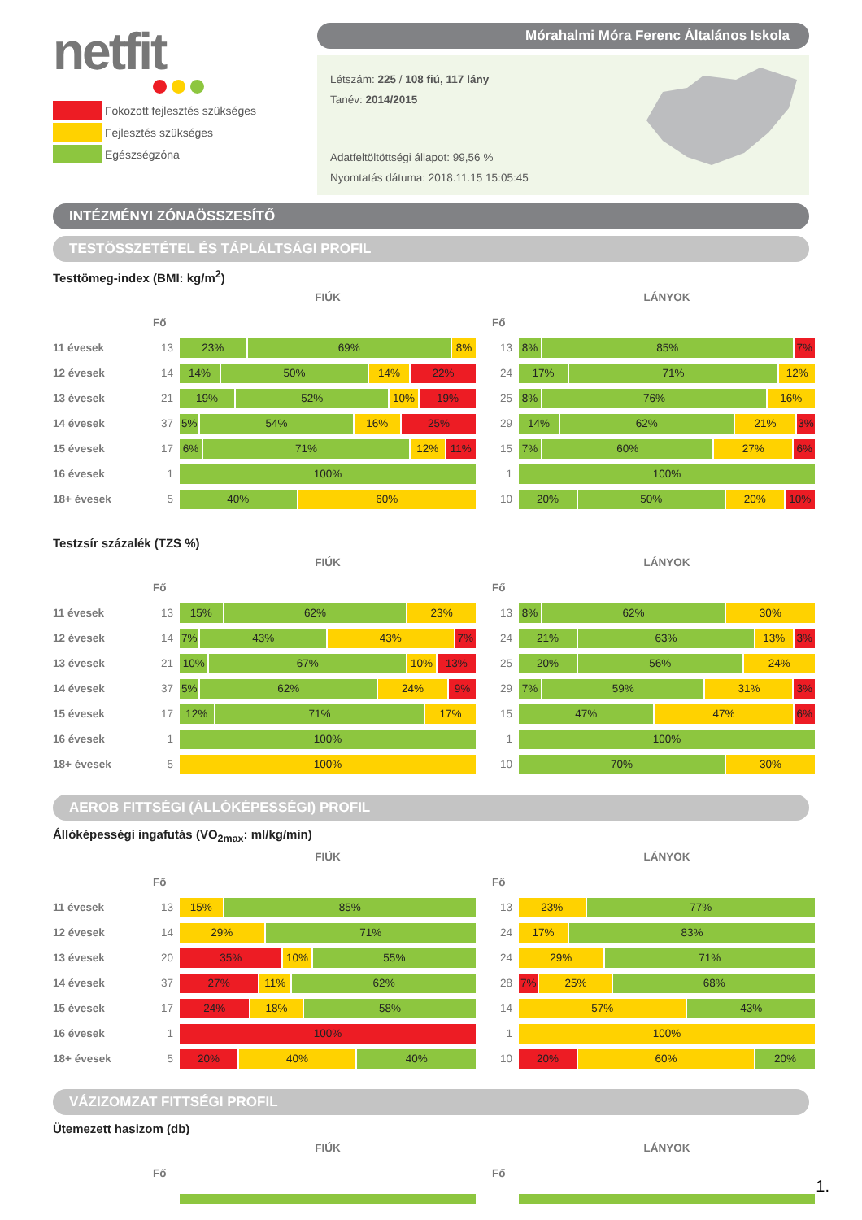netfit
Fokozott fejlesztés szükséges
Fejlesztés szükséges
Egészségzóna
Mórahalmi Móra Ferenc Általános Iskola
Létszám: 225 / 108 fiú, 117 lány
Tanév: 2014/2015
Adatfeltöltöttségi állapot: 99,56 %
Nyomtatás dátuma: 2018.11.15 15:05:45
INTÉZMÉNYI ZÓNAÖSSZESÍTŐ
TESTÖSSZETÉTEL ÉS TÁPLÁLTSÁGI PROFIL
Testtömeg-index (BMI: kg/m<sup>2</sup>)
| | | FIÚK | | | LÁNYOK |
| --- | --- | --- | --- | --- | --- |
| | Fő | | | Fő | |
| 11 évesek | 13 | 23% 69% 8% | | 13 | 8% 85% 7% |
| 12 évesek | 14 | 14% 50% 14% 22% | | 24 | 17% 71% 12% |
| 13 évesek | 21 | 19% 52% 10% 19% | | 25 | 8% 76% 16% |
| 14 évesek | 37 | 5% 54% 16% 25% | | 29 | 14% 62% 21% 3% |
| 15 évesek | 17 | 6% 71% 12% 11% | | 15 | 7% 60% 27% 6% |
| 16 évesek | 1 | 100% | | 1 | 100% |
| 18+ évesek | 5 | 40% 60% | | 10 | 20% 50% 20% 10% |
Testzsír százalék (TZS %)
| | | FIÚK | | | LÁNYOK |
| --- | --- | --- | --- | --- | --- |
| | Fő | | | Fő | |
| 11 évesek | 13 | 15% 62% 23% | | 13 | 8% 62% 30% |
| 12 évesek | 14 | 7% 43% 43% 7% | | 24 | 21% 63% 13% 3% |
| 13 évesek | 21 | 10% 67% 10% 13% | | 25 | 20% 56% 24% |
| 14 évesek | 37 | 5% 62% 24% 9% | | 29 | 7% 59% 31% 3% |
| 15 évesek | 17 | 12% 71% 17% | | 15 | 47% 47% 6% |
| 16 évesek | 1 | 100% | | 1 | 100% |
| 18+ évesek | 5 | 100% | | 10 | 70% 30% |
AEROB FITTSÉGI (ÁLLÓKÉPESSÉGI) PROFIL
Állóképességi ingafutás (VO<sub>2max</sub>: ml/kg/min)
| | | FIÚK | | | LÁNYOK |
| --- | --- | --- | --- | --- | --- |
| | Fő | | | Fő | |
| 11 évesek | 13 | 15% 85% | | 13 | 23% 77% |
| 12 évesek | 14 | 29% 71% | | 24 | 17% 83% |
| 13 évesek | 20 | 35% 10% 55% | | 24 | 29% 71% |
| 14 évesek | 37 | 27% 11% 62% | | 28 | 7% 25% 68% |
| 15 évesek | 17 | 24% 18% 58% | | 14 | 57% 43% |
| 16 évesek | 1 | 100% | | 1 | 100% |
| 18+ évesek | 5 | 20% 40% 40% | | 10 | 20% 60% 20% |
VÁZIZOMZAT FITTSÉGI PROFIL
Ütemezett hasizom (db)
| | | FIÚK | | | LÁNYOK |
| --- | --- | --- | --- | --- | --- |
| | Fő | | | Fő | |
1.